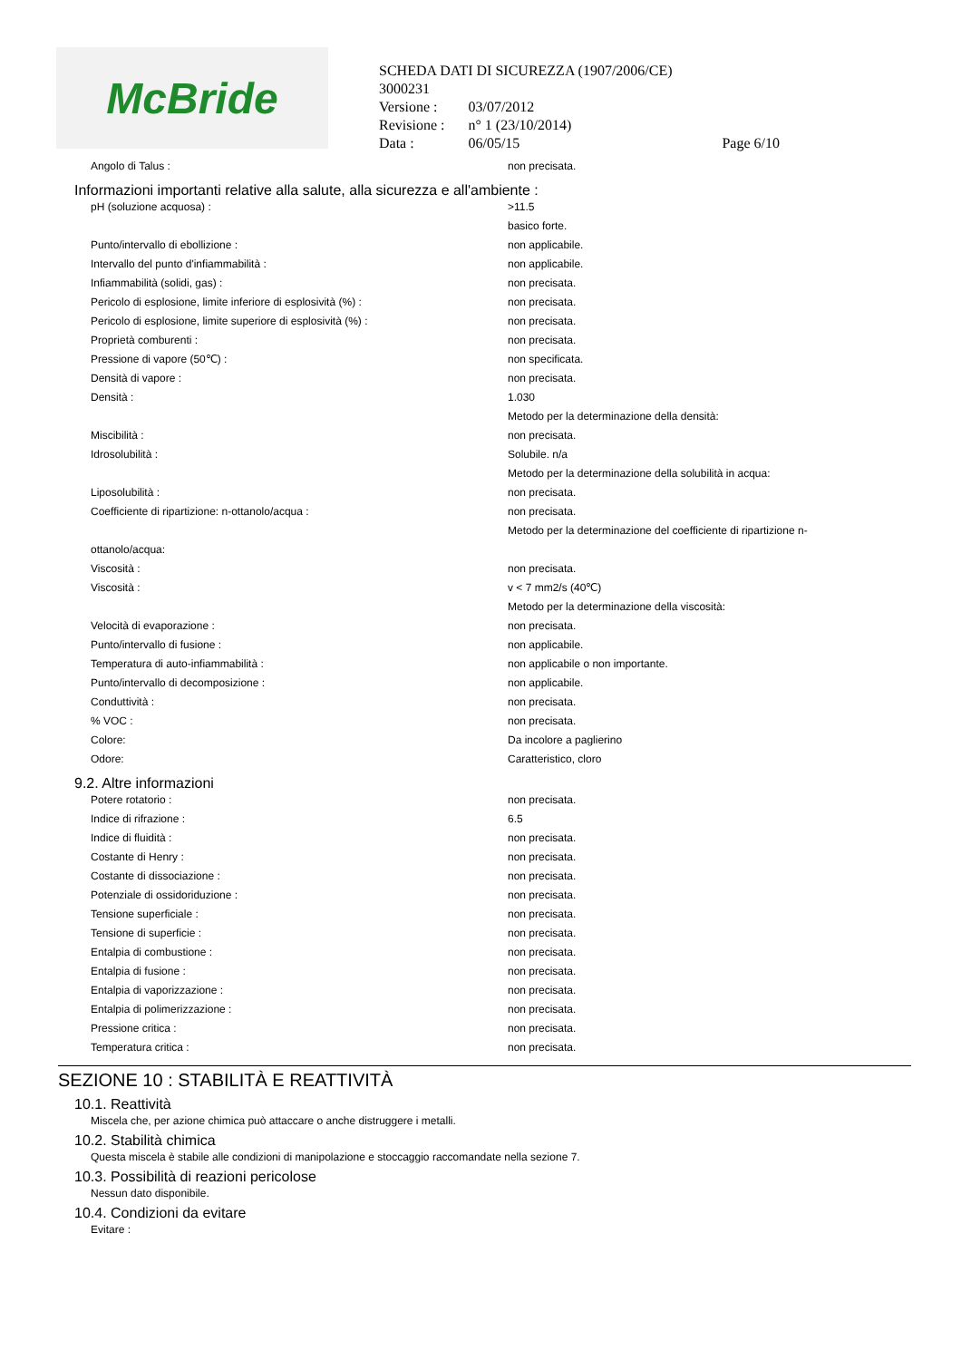McBride
SCHEDA DATI DI SICUREZZA (1907/2006/CE)
3000231
| Versione : | 03/07/2012 | |
| Revisione : | n° 1 (23/10/2014) | |
| Data : | 06/05/15 | Page 6/10 |
| Angolo di Talus : | non precisata. |
Informazioni importanti relative alla salute, alla sicurezza e all'ambiente :
| pH (soluzione acquosa) : | >11.5 |
| | basico forte. |
| Punto/intervallo di ebollizione : | non applicabile. |
| Intervallo del punto d'infiammabilità : | non applicabile. |
| Infiammabilità (solidi, gas) : | non precisata. |
| Pericolo di esplosione, limite inferiore di esplosività (%) : | non precisata. |
| Pericolo di esplosione, limite superiore di esplosività (%) : | non precisata. |
| Proprietà comburenti : | non precisata. |
| Pressione di vapore (50℃) : | non specificata. |
| Densità di vapore : | non precisata. |
| Densità : | 1.030 |
| | Metodo per la determinazione della densità: |
| Miscibilità : | non precisata. |
| Idrosolubilità : | Solubile. n/a |
| | Metodo per la determinazione della solubilità in acqua: |
| Liposolubilità : | non precisata. |
| Coefficiente di ripartizione: n-ottanolo/acqua : | non precisata. |
| | Metodo per la determinazione del coefficiente di ripartizione n- |
| ottanolo/acqua: | |
| Viscosità : | non precisata. |
| Viscosità : | v < 7 mm2/s (40℃) |
| | Metodo per la determinazione della viscosità: |
| Velocità di evaporazione : | non precisata. |
| Punto/intervallo di fusione : | non applicabile. |
| Temperatura di auto-infiammabilità : | non applicabile o non importante. |
| Punto/intervallo di decomposizione : | non applicabile. |
| Conduttività : | non precisata. |
| % VOC : | non precisata. |
| Colore: | Da incolore a paglierino |
| Odore: | Caratteristico, cloro |
9.2. Altre informazioni
| Potere rotatorio : | non precisata. |
| Indice di rifrazione : | 6.5 |
| Indice di fluidità : | non precisata. |
| Costante di Henry : | non precisata. |
| Costante di dissociazione : | non precisata. |
| Potenziale di ossidoriduzione : | non precisata. |
| Tensione superficiale : | non precisata. |
| Tensione di superficie : | non precisata. |
| Entalpia di combustione : | non precisata. |
| Entalpia di fusione : | non precisata. |
| Entalpia di vaporizzazione : | non precisata. |
| Entalpia di polimerizzazione : | non precisata. |
| Pressione critica : | non precisata. |
| Temperatura critica : | non precisata. |
SEZIONE 10 : STABILITÀ E REATTIVITÀ
10.1. Reattività
Miscela che, per azione chimica può attaccare o anche distruggere i metalli.
10.2. Stabilità chimica
Questa miscela è stabile alle condizioni di manipolazione e stoccaggio raccomandate nella sezione 7.
10.3. Possibilità di reazioni pericolose
Nessun dato disponibile.
10.4. Condizioni da evitare
Evitare :